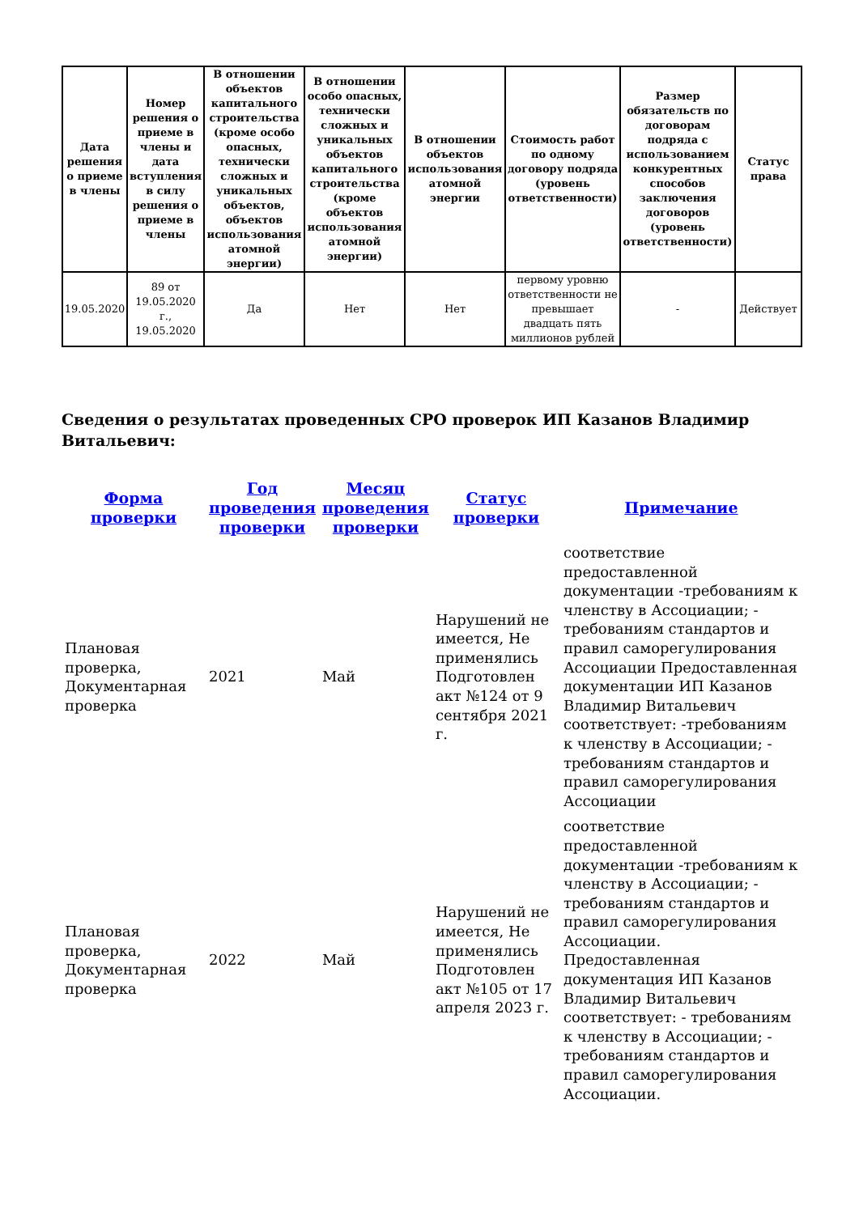| Дата решения о приеме в члены | Номер решения о приеме в члены и дата вступления в силу решения о приеме в члены | В отношении объектов капитального строительства (кроме особо опасных, технически сложных и уникальных объектов, объектов использования атомной энергии) | В отношении особо опасных, технически сложных и уникальных объектов капитального строительства (кроме объектов использования атомной энергии) | В отношении объектов использования атомной энергии | Стоимость работ по одному договору подряда (уровень ответственности) | Размер обязательств по договорам подряда с использованием конкурентных способов заключения договоров (уровень ответственности) | Статус права |
| --- | --- | --- | --- | --- | --- | --- | --- |
| 19.05.2020 | 89 от 19.05.2020 г., 19.05.2020 | Да | Нет | Нет | первому уровню ответственности не превышает двадцать пять миллионов рублей | - | Действует |
Сведения о результатах проведенных СРО проверок ИП Казанов Владимир Витальевич:
| Форма проверки | Год проведения проверки | Месяц проведения проверки | Статус проверки | Примечание |
| --- | --- | --- | --- | --- |
| Плановая проверка, Документарная проверка | 2021 | Май | Нарушений не имеется, Не применялись Подготовлен акт №124 от 9 сентября 2021 г. | соответствие предоставленной документации -требованиям к членству в Ассоциации; - требованиям стандартов и правил саморегулирования Ассоциации Предоставленная документации ИП Казанов Владимир Витальевич соответствует: -требованиям к членству в Ассоциации; - требованиям стандартов и правил саморегулирования Ассоциации |
| Плановая проверка, Документарная проверка | 2022 | Май | Нарушений не имеется, Не применялись Подготовлен акт №105 от 17 апреля 2023 г. | соответствие предоставленной документации -требованиям к членству в Ассоциации; - требованиям стандартов и правил саморегулирования Ассоциации. Предоставленная документация ИП Казанов Владимир Витальевич соответствует: - требованиям к членству в Ассоциации; - требованиям стандартов и правил саморегулирования Ассоциации. |